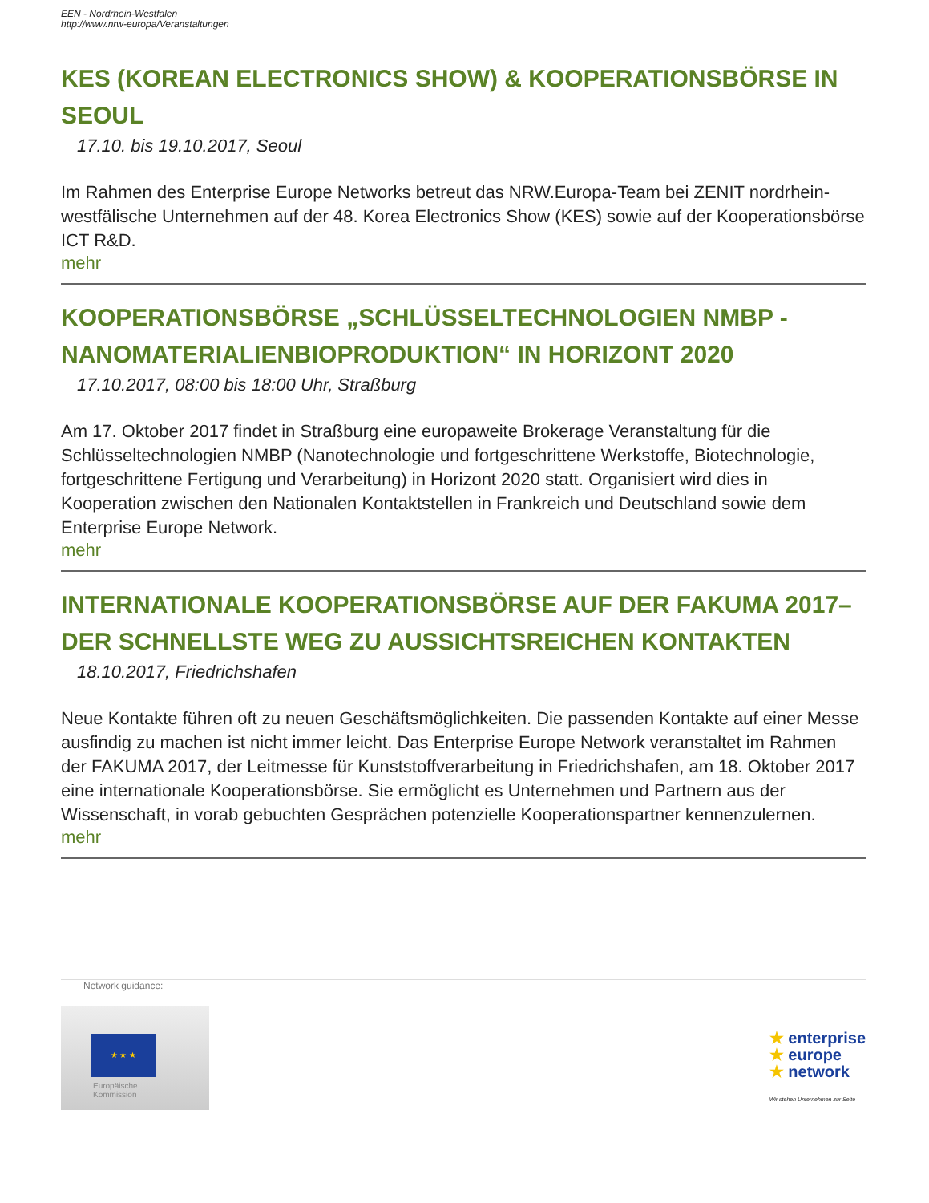EEN - Nordrhein-Westfalen
http://www.nrw-europa/Veranstaltungen
KES (KOREAN ELECTRONICS SHOW) & KOOPERATIONSBÖRSE IN SEOUL
17.10. bis 19.10.2017, Seoul
Im Rahmen des Enterprise Europe Networks betreut das NRW.Europa-Team bei ZENIT nordrhein-westfälische Unternehmen auf der 48. Korea Electronics Show (KES) sowie auf der Kooperationsbörse ICT R&D.
mehr
KOOPERATIONSBÖRSE „SCHLÜSSELTECHNOLOGIEN NMBP - NANOMATERIALIENBIOPRODUKTION“ IN HORIZONT 2020
17.10.2017, 08:00 bis 18:00 Uhr, Straßburg
Am 17. Oktober 2017 findet in Straßburg eine europaweite Brokerage Veranstaltung für die Schlüsseltechnologien NMBP (Nanotechnologie und fortgeschrittene Werkstoffe, Biotechnologie, fortgeschrittene Fertigung und Verarbeitung) in Horizont 2020 statt. Organisiert wird dies in Kooperation zwischen den Nationalen Kontaktstellen in Frankreich und Deutschland sowie dem Enterprise Europe Network.
mehr
INTERNATIONALE KOOPERATIONSBÖRSE AUF DER FAKUMA 2017– DER SCHNELLSTE WEG ZU AUSSICHTSREICHEN KONTAKTEN
18.10.2017, Friedrichshafen
Neue Kontakte führen oft zu neuen Geschäftsmöglichkeiten. Die passenden Kontakte auf einer Messe ausfindig zu machen ist nicht immer leicht. Das Enterprise Europe Network veranstaltet im Rahmen der FAKUMA 2017, der Leitmesse für Kunststoffverarbeitung in Friedrichshafen, am 18. Oktober 2017 eine internationale Kooperationsbörse. Sie ermöglicht es Unternehmen und Partnern aus der Wissenschaft, in vorab gebuchten Gesprächen potenzielle Kooperationspartner kennenzulernen.
mehr
Network guidance:
★ ★ ★
Europäische
Kommission
★ enterprise
★ europe
★ network
Wir stehen Unternehmen zur Seite